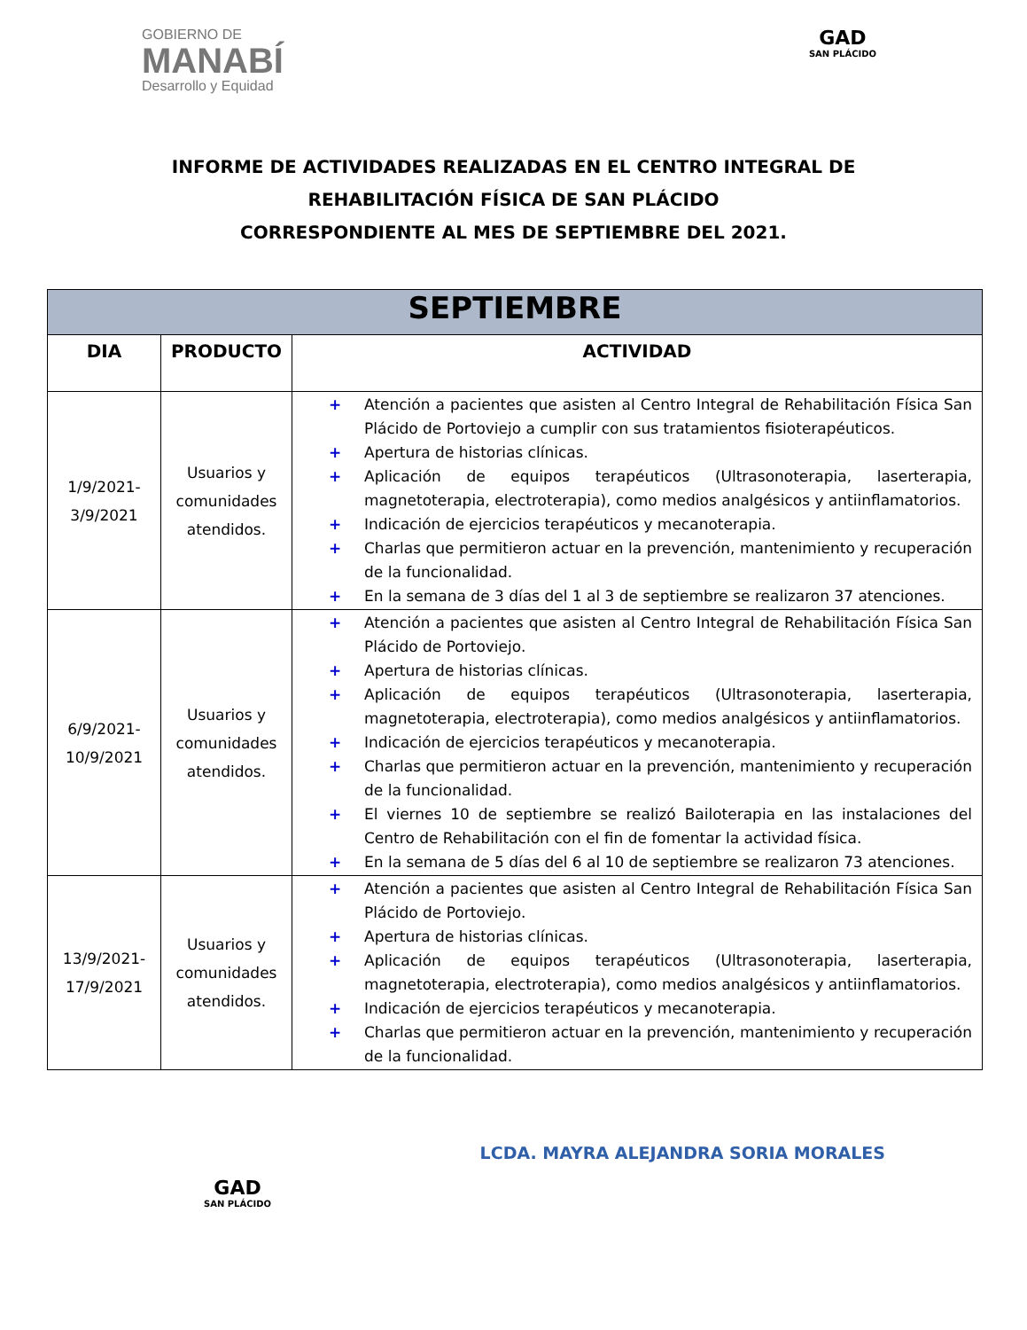GOBIERNO DE
MANABÍ
Desarrollo y Equidad
GAD
SAN PLÁCIDO
INFORME DE ACTIVIDADES REALIZADAS EN EL CENTRO INTEGRAL DE
REHABILITACIÓN FÍSICA DE SAN PLÁCIDO
CORRESPONDIENTE AL MES DE SEPTIEMBRE DEL 2021.
| SEPTIEMBRE | | |
| --- | --- | --- |
| DIA | PRODUCTO | ACTIVIDAD |
| 1/9/2021- 3/9/2021 | Usuarios y comunidades atendidos. | + Atención a pacientes que asisten al Centro Integral de Rehabilitación Física San Plácido de Portoviejo a cumplir con sus tratamientos fisioterapéuticos. + Apertura de historias clínicas. + Aplicación de equipos terapéuticos (Ultrasonoterapia, laserterapia, magnetoterapia, electroterapia), como medios analgésicos y antiinflamatorios. + Indicación de ejercicios terapéuticos y mecanoterapia. + Charlas que permitieron actuar en la prevención, mantenimiento y recuperación de la funcionalidad. + En la semana de 3 días del 1 al 3 de septiembre se realizaron 37 atenciones. |
| 6/9/2021- 10/9/2021 | Usuarios y comunidades atendidos. | + Atención a pacientes que asisten al Centro Integral de Rehabilitación Física San Plácido de Portoviejo. + Apertura de historias clínicas. + Aplicación de equipos terapéuticos (Ultrasonoterapia, laserterapia, magnetoterapia, electroterapia), como medios analgésicos y antiinflamatorios. + Indicación de ejercicios terapéuticos y mecanoterapia. + Charlas que permitieron actuar en la prevención, mantenimiento y recuperación de la funcionalidad. + El viernes 10 de septiembre se realizó Bailoterapia en las instalaciones del Centro de Rehabilitación con el fin de fomentar la actividad física. + En la semana de 5 días del 6 al 10 de septiembre se realizaron 73 atenciones. |
| 13/9/2021- 17/9/2021 | Usuarios y comunidades atendidos. | + Atención a pacientes que asisten al Centro Integral de Rehabilitación Física San Plácido de Portoviejo. + Apertura de historias clínicas. + Aplicación de equipos terapéuticos (Ultrasonoterapia, laserterapia, magnetoterapia, electroterapia), como medios analgésicos y antiinflamatorios. + Indicación de ejercicios terapéuticos y mecanoterapia. + Charlas que permitieron actuar en la prevención, mantenimiento y recuperación de la funcionalidad. |
GAD
SAN PLÁCIDO
LCDA. MAYRA ALEJANDRA SORIA MORALES